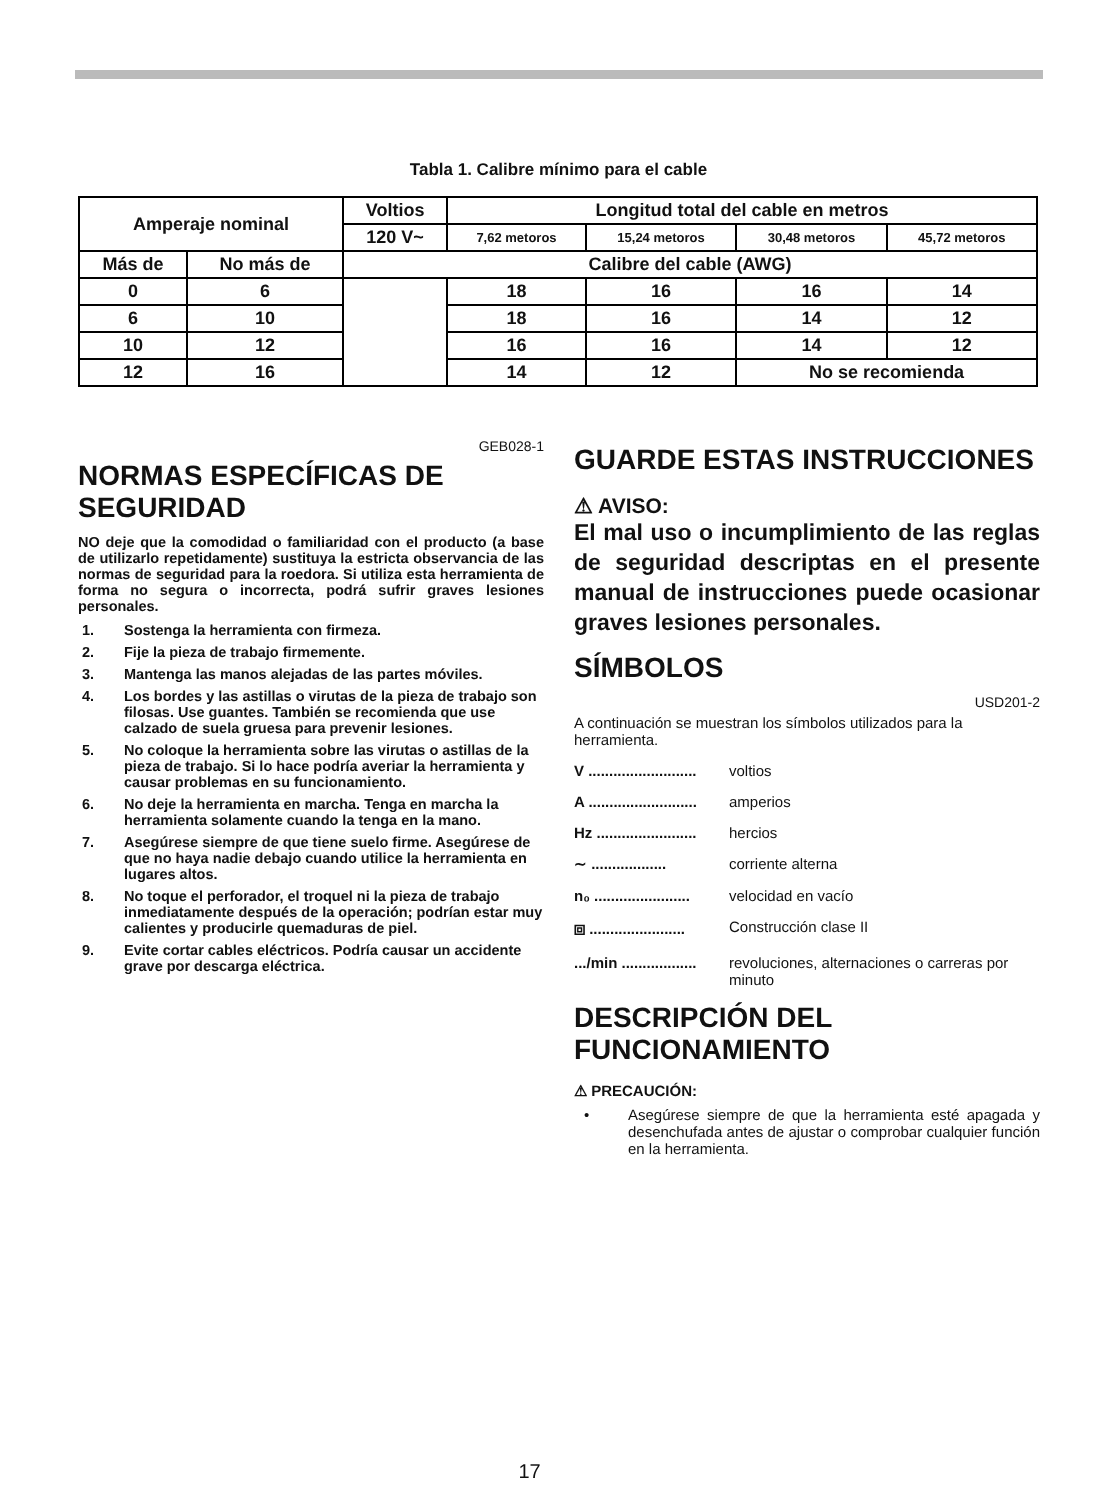Tabla 1. Calibre mínimo para el cable
| Amperaje nominal | | Voltios | Longitud total del cable en metros | | | |
| | | 120 V~ | 7,62 metoros | 15,24 metoros | 30,48 metoros | 45,72 metoros |
| Más de | No más de | Calibre del cable (AWG) | | | | |
| 0 | 6 | | 18 | 16 | 16 | 14 |
| 6 | 10 | | 18 | 16 | 14 | 12 |
| 10 | 12 | | 16 | 16 | 14 | 12 |
| 12 | 16 | | 14 | 12 | No se recomienda | |
GEB028-1
NORMAS ESPECÍFICAS DE SEGURIDAD
NO deje que la comodidad o familiaridad con el producto (a base de utilizarlo repetidamente) sustituya la estricta observancia de las normas de seguridad para la roedora. Si utiliza esta herramienta de forma no segura o incorrecta, podrá sufrir graves lesiones personales.
1. Sostenga la herramienta con firmeza.
2. Fije la pieza de trabajo firmemente.
3. Mantenga las manos alejadas de las partes móviles.
4. Los bordes y las astillas o virutas de la pieza de trabajo son filosas. Use guantes. También se recomienda que use calzado de suela gruesa para prevenir lesiones.
5. No coloque la herramienta sobre las virutas o astillas de la pieza de trabajo. Si lo hace podría averiar la herramienta y causar problemas en su funcionamiento.
6. No deje la herramienta en marcha. Tenga en marcha la herramienta solamente cuando la tenga en la mano.
7. Asegúrese siempre de que tiene suelo firme. Asegúrese de que no haya nadie debajo cuando utilice la herramienta en lugares altos.
8. No toque el perforador, el troquel ni la pieza de trabajo inmediatamente después de la operación; podrían estar muy calientes y producirle quemaduras de piel.
9. Evite cortar cables eléctricos. Podría causar un accidente grave por descarga eléctrica.
GUARDE ESTAS INSTRUCCIONES
⚠ AVISO:
El mal uso o incumplimiento de las reglas de seguridad descriptas en el presente manual de instrucciones puede ocasionar graves lesiones personales.
SÍMBOLOS
USD201-2
A continuación se muestran los símbolos utilizados para la herramienta.
V .......................... voltios
A .......................... amperios
Hz ........................ hercios
∼ .................. corriente alterna
n₀ ....................... velocidad en vacío
⧈ ....................... Construcción clase II
.../min .................. revoluciones, alternaciones o carreras por minuto
DESCRIPCIÓN DEL FUNCIONAMIENTO
⚠ PRECAUCIÓN:
• Asegúrese siempre de que la herramienta esté apagada y desenchufada antes de ajustar o comprobar cualquier función en la herramienta.
17